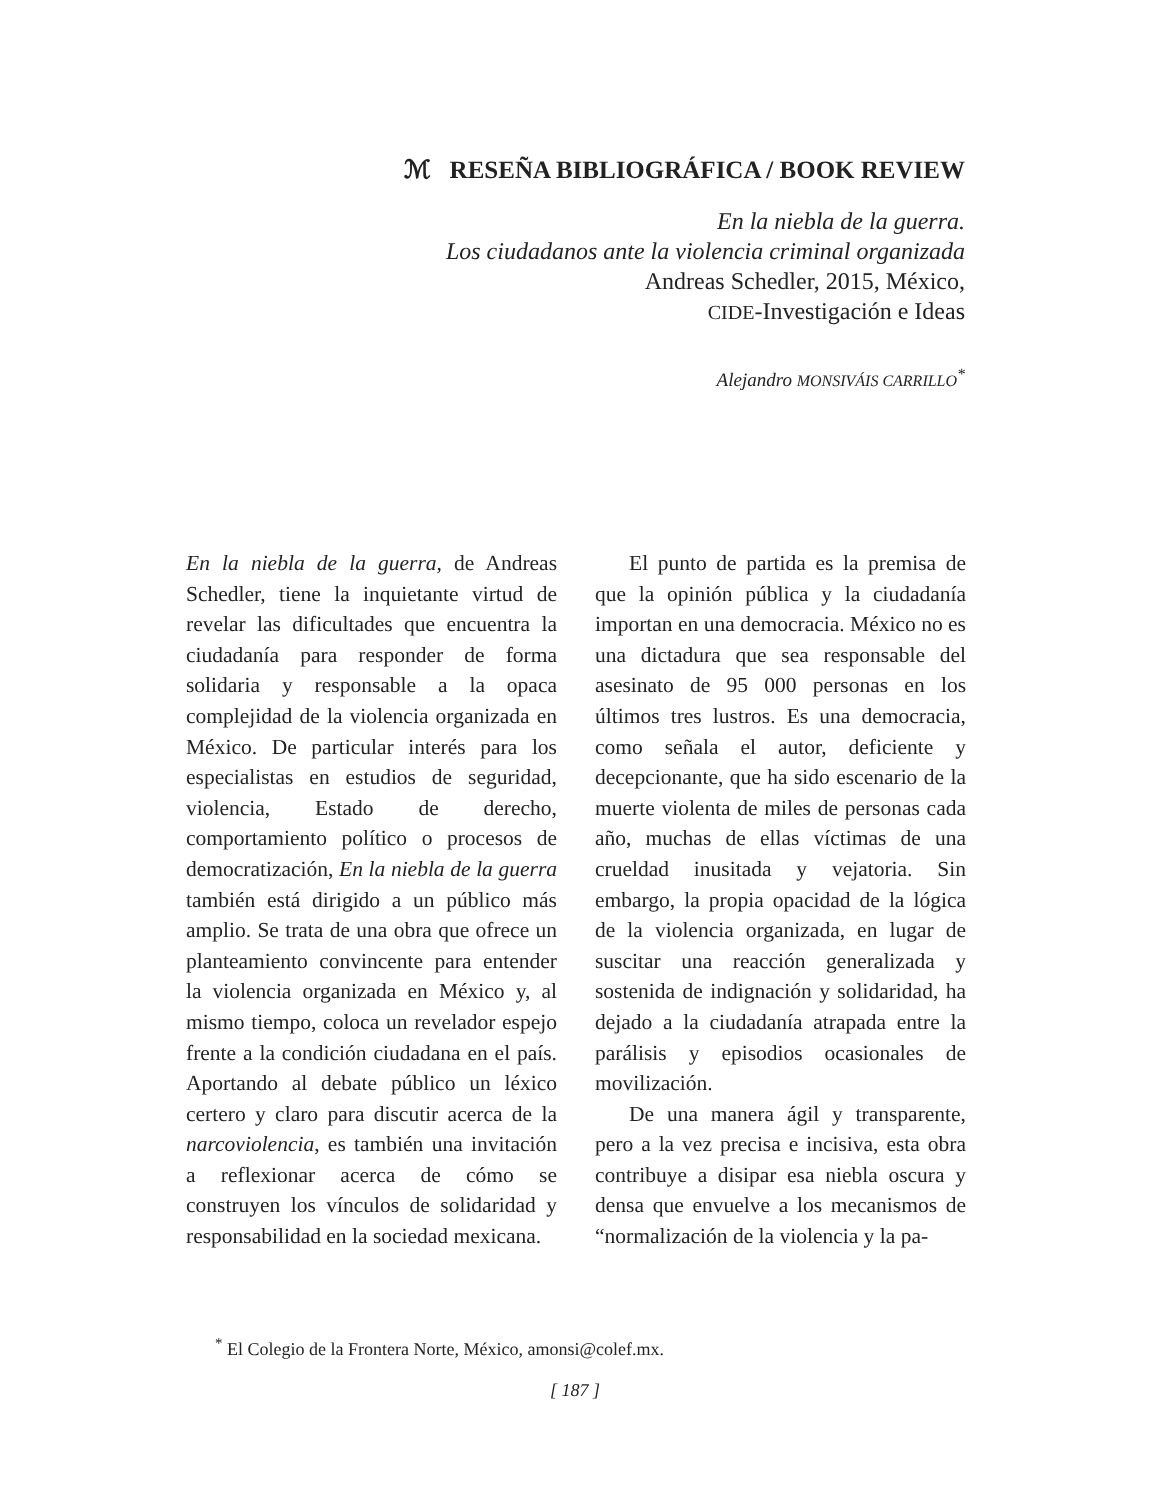ℳ RESEÑA BIBLIOGRÁFICA / BOOK REVIEW
En la niebla de la guerra.
Los ciudadanos ante la violencia criminal organizada
Andreas Schedler, 2015, México,
CIDE-Investigación e Ideas
Alejandro MONSIVÁIS CARRILLO<sup>*</sup>
En la niebla de la guerra, de Andreas Schedler, tiene la inquietante virtud de revelar las dificultades que encuentra la ciudadanía para responder de forma solidaria y responsable a la opaca complejidad de la violencia organizada en México. De particular interés para los especialistas en estudios de seguridad, violencia, Estado de derecho, comportamiento político o procesos de democratización, En la niebla de la guerra también está dirigido a un público más amplio. Se trata de una obra que ofrece un planteamiento convincente para entender la violencia organizada en México y, al mismo tiempo, coloca un revelador espejo frente a la condición ciudadana en el país. Aportando al debate público un léxico certero y claro para discutir acerca de la narcoviolencia, es también una invitación a reflexionar acerca de cómo se construyen los vínculos de solidaridad y responsabilidad en la sociedad mexicana.
El punto de partida es la premisa de que la opinión pública y la ciudadanía importan en una democracia. México no es una dictadura que sea responsable del asesinato de 95 000 personas en los últimos tres lustros. Es una democracia, como señala el autor, deficiente y decepcionante, que ha sido escenario de la muerte violenta de miles de personas cada año, muchas de ellas víctimas de una crueldad inusitada y vejatoria. Sin embargo, la propia opacidad de la lógica de la violencia organizada, en lugar de suscitar una reacción generalizada y sostenida de indignación y solidaridad, ha dejado a la ciudadanía atrapada entre la parálisis y episodios ocasionales de movilización.
De una manera ágil y transparente, pero a la vez precisa e incisiva, esta obra contribuye a disipar esa niebla oscura y densa que envuelve a los mecanismos de “normalización de la violencia y la pa-
<sup>*</sup> El Colegio de la Frontera Norte, México, amonsi@colef.mx.
[ 187 ]